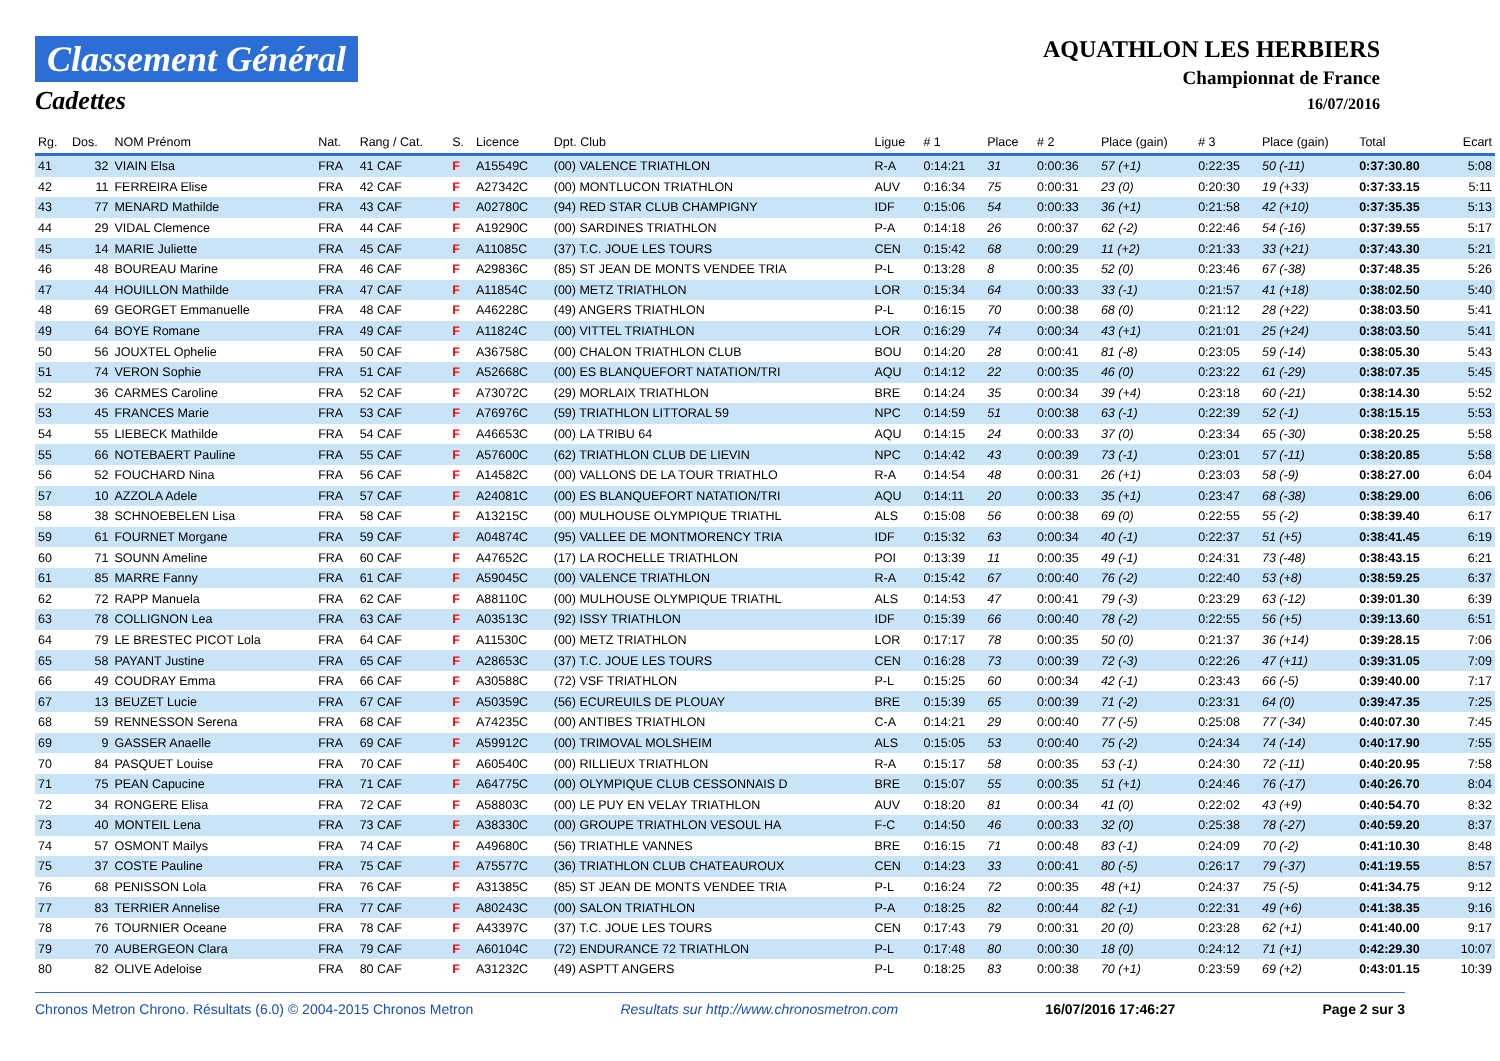Classement Général
Cadettes
AQUATHLON LES HERBIERS
Championnat de France
16/07/2016
| Rg. | Dos. | NOM Prénom | Nat. | Rang / Cat. | S. | Licence | Dpt. Club | Ligue | # 1 | Place | # 2 | Place (gain) | # 3 | Place (gain) | Total | Ecart |
| --- | --- | --- | --- | --- | --- | --- | --- | --- | --- | --- | --- | --- | --- | --- | --- | --- |
| 41 | 32 | VIAIN Elsa | FRA | 41 CAF | F | A15549C | (00) VALENCE TRIATHLON | R-A | 0:14:21 | 31 | 0:00:36 | 57 (+1) | 0:22:35 | 50 (-11) | 0:37:30.80 | 5:08 |
| 42 | 11 | FERREIRA Elise | FRA | 42 CAF | F | A27342C | (00) MONTLUCON TRIATHLON | AUV | 0:16:34 | 75 | 0:00:31 | 23 (0) | 0:20:30 | 19 (+33) | 0:37:33.15 | 5:11 |
| 43 | 77 | MENARD Mathilde | FRA | 43 CAF | F | A02780C | (94) RED STAR CLUB CHAMPIGNY | IDF | 0:15:06 | 54 | 0:00:33 | 36 (+1) | 0:21:58 | 42 (+10) | 0:37:35.35 | 5:13 |
| 44 | 29 | VIDAL Clemence | FRA | 44 CAF | F | A19290C | (00) SARDINES TRIATHLON | P-A | 0:14:18 | 26 | 0:00:37 | 62 (-2) | 0:22:46 | 54 (-16) | 0:37:39.55 | 5:17 |
| 45 | 14 | MARIE Juliette | FRA | 45 CAF | F | A11085C | (37) T.C. JOUE LES TOURS | CEN | 0:15:42 | 68 | 0:00:29 | 11 (+2) | 0:21:33 | 33 (+21) | 0:37:43.30 | 5:21 |
| 46 | 48 | BOUREAU Marine | FRA | 46 CAF | F | A29836C | (85) ST JEAN DE MONTS VENDEE TRIA | P-L | 0:13:28 | 8 | 0:00:35 | 52 (0) | 0:23:46 | 67 (-38) | 0:37:48.35 | 5:26 |
| 47 | 44 | HOUILLON Mathilde | FRA | 47 CAF | F | A11854C | (00) METZ TRIATHLON | LOR | 0:15:34 | 64 | 0:00:33 | 33 (-1) | 0:21:57 | 41 (+18) | 0:38:02.50 | 5:40 |
| 48 | 69 | GEORGET Emmanuelle | FRA | 48 CAF | F | A46228C | (49) ANGERS TRIATHLON | P-L | 0:16:15 | 70 | 0:00:38 | 68 (0) | 0:21:12 | 28 (+22) | 0:38:03.50 | 5:41 |
| 49 | 64 | BOYE Romane | FRA | 49 CAF | F | A11824C | (00) VITTEL TRIATHLON | LOR | 0:16:29 | 74 | 0:00:34 | 43 (+1) | 0:21:01 | 25 (+24) | 0:38:03.50 | 5:41 |
| 50 | 56 | JOUXTEL Ophelie | FRA | 50 CAF | F | A36758C | (00) CHALON TRIATHLON CLUB | BOU | 0:14:20 | 28 | 0:00:41 | 81 (-8) | 0:23:05 | 59 (-14) | 0:38:05.30 | 5:43 |
| 51 | 74 | VERON Sophie | FRA | 51 CAF | F | A52668C | (00) ES BLANQUEFORT NATATION/TRI | AQU | 0:14:12 | 22 | 0:00:35 | 46 (0) | 0:23:22 | 61 (-29) | 0:38:07.35 | 5:45 |
| 52 | 36 | CARMES Caroline | FRA | 52 CAF | F | A73072C | (29) MORLAIX TRIATHLON | BRE | 0:14:24 | 35 | 0:00:34 | 39 (+4) | 0:23:18 | 60 (-21) | 0:38:14.30 | 5:52 |
| 53 | 45 | FRANCES Marie | FRA | 53 CAF | F | A76976C | (59) TRIATHLON LITTORAL 59 | NPC | 0:14:59 | 51 | 0:00:38 | 63 (-1) | 0:22:39 | 52 (-1) | 0:38:15.15 | 5:53 |
| 54 | 55 | LIEBECK Mathilde | FRA | 54 CAF | F | A46653C | (00) LA TRIBU 64 | AQU | 0:14:15 | 24 | 0:00:33 | 37 (0) | 0:23:34 | 65 (-30) | 0:38:20.25 | 5:58 |
| 55 | 66 | NOTEBAERT Pauline | FRA | 55 CAF | F | A57600C | (62) TRIATHLON CLUB DE LIEVIN | NPC | 0:14:42 | 43 | 0:00:39 | 73 (-1) | 0:23:01 | 57 (-11) | 0:38:20.85 | 5:58 |
| 56 | 52 | FOUCHARD Nina | FRA | 56 CAF | F | A14582C | (00) VALLONS DE LA TOUR TRIATHLO | R-A | 0:14:54 | 48 | 0:00:31 | 26 (+1) | 0:23:03 | 58 (-9) | 0:38:27.00 | 6:04 |
| 57 | 10 | AZZOLA Adele | FRA | 57 CAF | F | A24081C | (00) ES BLANQUEFORT NATATION/TRI | AQU | 0:14:11 | 20 | 0:00:33 | 35 (+1) | 0:23:47 | 68 (-38) | 0:38:29.00 | 6:06 |
| 58 | 38 | SCHNOEBELEN Lisa | FRA | 58 CAF | F | A13215C | (00) MULHOUSE OLYMPIQUE TRIATHL | ALS | 0:15:08 | 56 | 0:00:38 | 69 (0) | 0:22:55 | 55 (-2) | 0:38:39.40 | 6:17 |
| 59 | 61 | FOURNET Morgane | FRA | 59 CAF | F | A04874C | (95) VALLEE DE MONTMORENCY TRIA | IDF | 0:15:32 | 63 | 0:00:34 | 40 (-1) | 0:22:37 | 51 (+5) | 0:38:41.45 | 6:19 |
| 60 | 71 | SOUNN Ameline | FRA | 60 CAF | F | A47652C | (17) LA ROCHELLE TRIATHLON | POI | 0:13:39 | 11 | 0:00:35 | 49 (-1) | 0:24:31 | 73 (-48) | 0:38:43.15 | 6:21 |
| 61 | 85 | MARRE Fanny | FRA | 61 CAF | F | A59045C | (00) VALENCE TRIATHLON | R-A | 0:15:42 | 67 | 0:00:40 | 76 (-2) | 0:22:40 | 53 (+8) | 0:38:59.25 | 6:37 |
| 62 | 72 | RAPP Manuela | FRA | 62 CAF | F | A88110C | (00) MULHOUSE OLYMPIQUE TRIATHL | ALS | 0:14:53 | 47 | 0:00:41 | 79 (-3) | 0:23:29 | 63 (-12) | 0:39:01.30 | 6:39 |
| 63 | 78 | COLLIGNON Lea | FRA | 63 CAF | F | A03513C | (92) ISSY TRIATHLON | IDF | 0:15:39 | 66 | 0:00:40 | 78 (-2) | 0:22:55 | 56 (+5) | 0:39:13.60 | 6:51 |
| 64 | 79 | LE BRESTEC PICOT Lola | FRA | 64 CAF | F | A11530C | (00) METZ TRIATHLON | LOR | 0:17:17 | 78 | 0:00:35 | 50 (0) | 0:21:37 | 36 (+14) | 0:39:28.15 | 7:06 |
| 65 | 58 | PAYANT Justine | FRA | 65 CAF | F | A28653C | (37) T.C. JOUE LES TOURS | CEN | 0:16:28 | 73 | 0:00:39 | 72 (-3) | 0:22:26 | 47 (+11) | 0:39:31.05 | 7:09 |
| 66 | 49 | COUDRAY Emma | FRA | 66 CAF | F | A30588C | (72) VSF TRIATHLON | P-L | 0:15:25 | 60 | 0:00:34 | 42 (-1) | 0:23:43 | 66 (-5) | 0:39:40.00 | 7:17 |
| 67 | 13 | BEUZET Lucie | FRA | 67 CAF | F | A50359C | (56) ECUREUILS DE PLOUAY | BRE | 0:15:39 | 65 | 0:00:39 | 71 (-2) | 0:23:31 | 64 (0) | 0:39:47.35 | 7:25 |
| 68 | 59 | RENNESSON Serena | FRA | 68 CAF | F | A74235C | (00) ANTIBES TRIATHLON | C-A | 0:14:21 | 29 | 0:00:40 | 77 (-5) | 0:25:08 | 77 (-34) | 0:40:07.30 | 7:45 |
| 69 | 9 | GASSER Anaelle | FRA | 69 CAF | F | A59912C | (00) TRIMOVAL MOLSHEIM | ALS | 0:15:05 | 53 | 0:00:40 | 75 (-2) | 0:24:34 | 74 (-14) | 0:40:17.90 | 7:55 |
| 70 | 84 | PASQUET Louise | FRA | 70 CAF | F | A60540C | (00) RILLIEUX TRIATHLON | R-A | 0:15:17 | 58 | 0:00:35 | 53 (-1) | 0:24:30 | 72 (-11) | 0:40:20.95 | 7:58 |
| 71 | 75 | PEAN Capucine | FRA | 71 CAF | F | A64775C | (00) OLYMPIQUE CLUB CESSONNAIS D | BRE | 0:15:07 | 55 | 0:00:35 | 51 (+1) | 0:24:46 | 76 (-17) | 0:40:26.70 | 8:04 |
| 72 | 34 | RONGERE Elisa | FRA | 72 CAF | F | A58803C | (00) LE PUY EN VELAY TRIATHLON | AUV | 0:18:20 | 81 | 0:00:34 | 41 (0) | 0:22:02 | 43 (+9) | 0:40:54.70 | 8:32 |
| 73 | 40 | MONTEIL Lena | FRA | 73 CAF | F | A38330C | (00) GROUPE TRIATHLON VESOUL HA | F-C | 0:14:50 | 46 | 0:00:33 | 32 (0) | 0:25:38 | 78 (-27) | 0:40:59.20 | 8:37 |
| 74 | 57 | OSMONT Mailys | FRA | 74 CAF | F | A49680C | (56) TRIATHLE VANNES | BRE | 0:16:15 | 71 | 0:00:48 | 83 (-1) | 0:24:09 | 70 (-2) | 0:41:10.30 | 8:48 |
| 75 | 37 | COSTE Pauline | FRA | 75 CAF | F | A75577C | (36) TRIATHLON CLUB CHATEAUROUX | CEN | 0:14:23 | 33 | 0:00:41 | 80 (-5) | 0:26:17 | 79 (-37) | 0:41:19.55 | 8:57 |
| 76 | 68 | PENISSON Lola | FRA | 76 CAF | F | A31385C | (85) ST JEAN DE MONTS VENDEE TRIA | P-L | 0:16:24 | 72 | 0:00:35 | 48 (+1) | 0:24:37 | 75 (-5) | 0:41:34.75 | 9:12 |
| 77 | 83 | TERRIER Annelise | FRA | 77 CAF | F | A80243C | (00) SALON TRIATHLON | P-A | 0:18:25 | 82 | 0:00:44 | 82 (-1) | 0:22:31 | 49 (+6) | 0:41:38.35 | 9:16 |
| 78 | 76 | TOURNIER Oceane | FRA | 78 CAF | F | A43397C | (37) T.C. JOUE LES TOURS | CEN | 0:17:43 | 79 | 0:00:31 | 20 (0) | 0:23:28 | 62 (+1) | 0:41:40.00 | 9:17 |
| 79 | 70 | AUBERGEON Clara | FRA | 79 CAF | F | A60104C | (72) ENDURANCE 72 TRIATHLON | P-L | 0:17:48 | 80 | 0:00:30 | 18 (0) | 0:24:12 | 71 (+1) | 0:42:29.30 | 10:07 |
| 80 | 82 | OLIVE Adeloise | FRA | 80 CAF | F | A31232C | (49) ASPTT ANGERS | P-L | 0:18:25 | 83 | 0:00:38 | 70 (+1) | 0:23:59 | 69 (+2) | 0:43:01.15 | 10:39 |
Chronos Metron Chrono. Résultats (6.0) © 2004-2015 Chronos Metron Resultats sur http://www.chronosmetron.com 16/07/2016 17:46:27 Page 2 sur 3